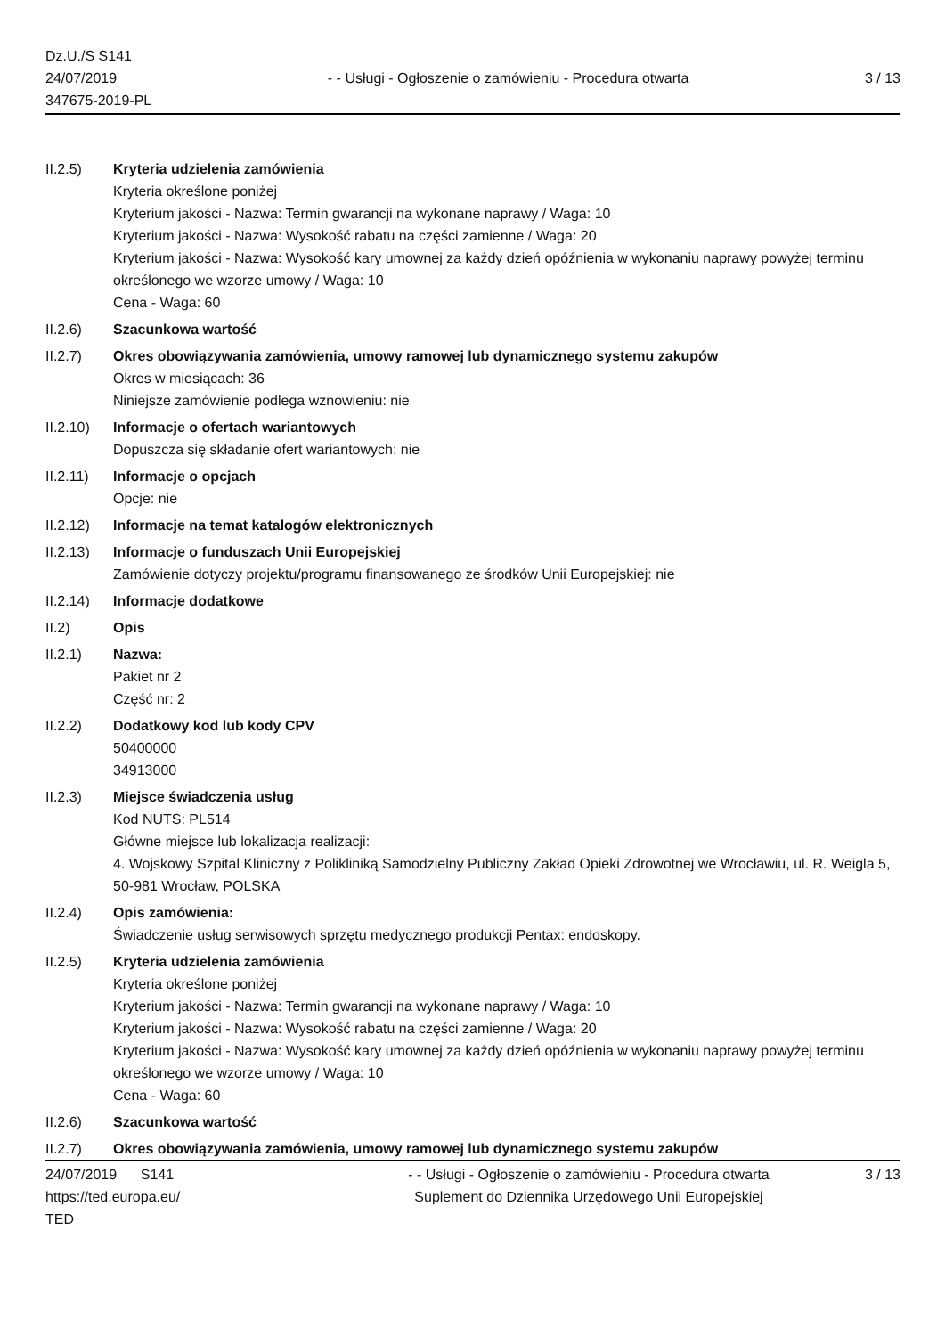Dz.U./S S141
24/07/2019
347675-2019-PL
- - Usługi - Ogłoszenie o zamówieniu - Procedura otwarta
3 / 13
II.2.5) Kryteria udzielenia zamówienia
Kryteria określone poniżej
Kryterium jakości - Nazwa: Termin gwarancji na wykonane naprawy / Waga: 10
Kryterium jakości - Nazwa: Wysokość rabatu na części zamienne / Waga: 20
Kryterium jakości - Nazwa: Wysokość kary umownej za każdy dzień opóźnienia w wykonaniu naprawy powyżej terminu określonego we wzorze umowy / Waga: 10
Cena - Waga: 60
II.2.6) Szacunkowa wartość
II.2.7) Okres obowiązywania zamówienia, umowy ramowej lub dynamicznego systemu zakupów
Okres w miesiącach: 36
Niniejsze zamówienie podlega wznowieniu: nie
II.2.10)
Informacje o ofertach wariantowych
Dopuszcza się składanie ofert wariantowych: nie
II.2.11)
Informacje o opcjach
Opcje: nie
II.2.12)
Informacje na temat katalogów elektronicznych
II.2.13)
Informacje o funduszach Unii Europejskiej
Zamówienie dotyczy projektu/programu finansowanego ze środków Unii Europejskiej: nie
II.2.14)
Informacje dodatkowe
II.2) Opis
II.2.1) Nazwa:
Pakiet nr 2
Część nr: 2
II.2.2) Dodatkowy kod lub kody CPV
50400000
34913000
II.2.3) Miejsce świadczenia usług
Kod NUTS: PL514
Główne miejsce lub lokalizacja realizacji:
4. Wojskowy Szpital Kliniczny z Polikliniką Samodzielny Publiczny Zakład Opieki Zdrowotnej we Wrocławiu, ul. R. Weigla 5, 50-981 Wrocław, POLSKA
II.2.4) Opis zamówienia:
Świadczenie usług serwisowych sprzętu medycznego produkcji Pentax: endoskopy.
II.2.5) Kryteria udzielenia zamówienia
Kryteria określone poniżej
Kryterium jakości - Nazwa: Termin gwarancji na wykonane naprawy / Waga: 10
Kryterium jakości - Nazwa: Wysokość rabatu na części zamienne / Waga: 20
Kryterium jakości - Nazwa: Wysokość kary umownej za każdy dzień opóźnienia w wykonaniu naprawy powyżej terminu określonego we wzorze umowy / Waga: 10
Cena - Waga: 60
II.2.6) Szacunkowa wartość
II.2.7) Okres obowiązywania zamówienia, umowy ramowej lub dynamicznego systemu zakupów
24/07/2019 S141
https://ted.europa.eu/
TED
- - Usługi - Ogłoszenie o zamówieniu - Procedura otwarta
Suplement do Dziennika Urzędowego Unii Europejskiej
3 / 13